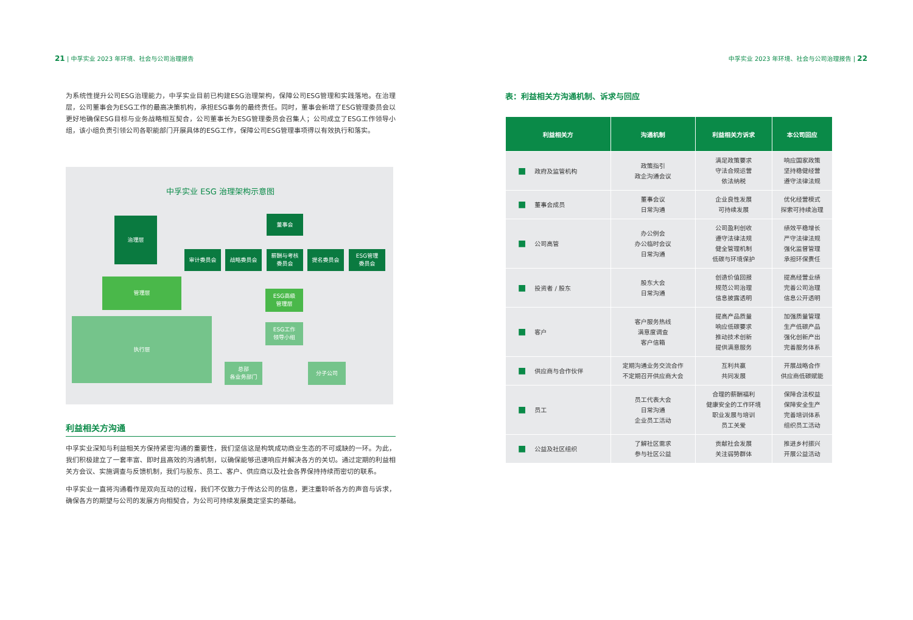21 | 中孚实业 2023 年环境、社会与公司治理报告
为系统性提升公司ESG治理能力，中孚实业目前已构建ESG治理架构，保障公司ESG管理和实践落地。在治理层，公司董事会为ESG工作的最高决策机构，承担ESG事务的最终责任。同时，董事会新增了ESG管理委员会以更好地确保ESG目标与业务战略相互契合，公司董事长为ESG管理委员会召集人；公司成立了ESG工作领导小组，该小组负责引领公司各职能部门开展具体的ESG工作，保障公司ESG管理事项得以有效执行和落实。
中孚实业 ESG 治理架构示意图
治理层
管理层
执行层
董事会
审计委员会 战略委员会
薪酬与考核
委员会
提名委员会
ESG管理
委员会
ESG高级
管理层
ESG工作
领导小组
总部
各业务部门
分子公司
利益相关方沟通
中孚实业深知与利益相关方保持紧密沟通的重要性，我们坚信这是构筑成功商业生态的不可或缺的一环。为此，我们积极建立了一套丰富、即时且高效的沟通机制，以确保能够迅速响应并解决各方的关切。通过定期的利益相关方会议、实施调查与反馈机制，我们与股东、员工、客户、供应商以及社会各界保持持续而密切的联系。
中孚实业一直将沟通看作是双向互动的过程，我们不仅致力于传达公司的信息，更注重聆听各方的声音与诉求，确保各方的期望与公司的发展方向相契合，为公司可持续发展奠定坚实的基础。
中孚实业 2023 年环境、社会与公司治理报告 | 22
表：利益相关方沟通机制、诉求与回应
| 利益相关方 | 沟通机制 | 利益相关方诉求 | 本公司回应 |
| --- | --- | --- | --- |
| ■ 政府及监管机构 | 政策指引 政企沟通会议 | 满足政策要求 守法合规运营 依法纳税 | 响应国家政策 坚持稳健经营 遵守法律法规 |
| ■ 董事会成员 | 董事会议 日常沟通 | 企业良性发展 可持续发展 | 优化经营模式 探索可持续治理 |
| ■ 公司高管 | 办公例会 办公临时会议 日常沟通 | 公司盈利创收 遵守法律法规 健全管理机制 低碳与环境保护 | 绩效平稳增长 严守法律法规 强化监督管理 承担环保责任 |
| ■ 投资者 / 股东 | 股东大会 日常沟通 | 创造价值回报 规范公司治理 信息披露透明 | 提高经营业绩 完善公司治理 信息公开透明 |
| ■ 客户 | 客户服务热线 满意度调查 客户信箱 | 提高产品质量 响应低碳要求 推动技术创新 提供满意服务 | 加强质量管理 生产低碳产品 强化创新产出 完善服务体系 |
| ■ 供应商与合作伙伴 | 定期沟通业务交流合作 不定期召开供应商大会 | 互利共赢 共同发展 | 开展战略合作 供应商低碳赋能 |
| ■ 员工 | 员工代表大会 日常沟通 企业员工活动 | 合理的薪酬福利 健康安全的工作环境 职业发展与培训 员工关爱 | 保障合法权益 保障安全生产 完善培训体系 组织员工活动 |
| ■ 公益及社区组织 | 了解社区需求 参与社区公益 | 贡献社会发展 关注弱势群体 | 推进乡村振兴 开展公益活动 |